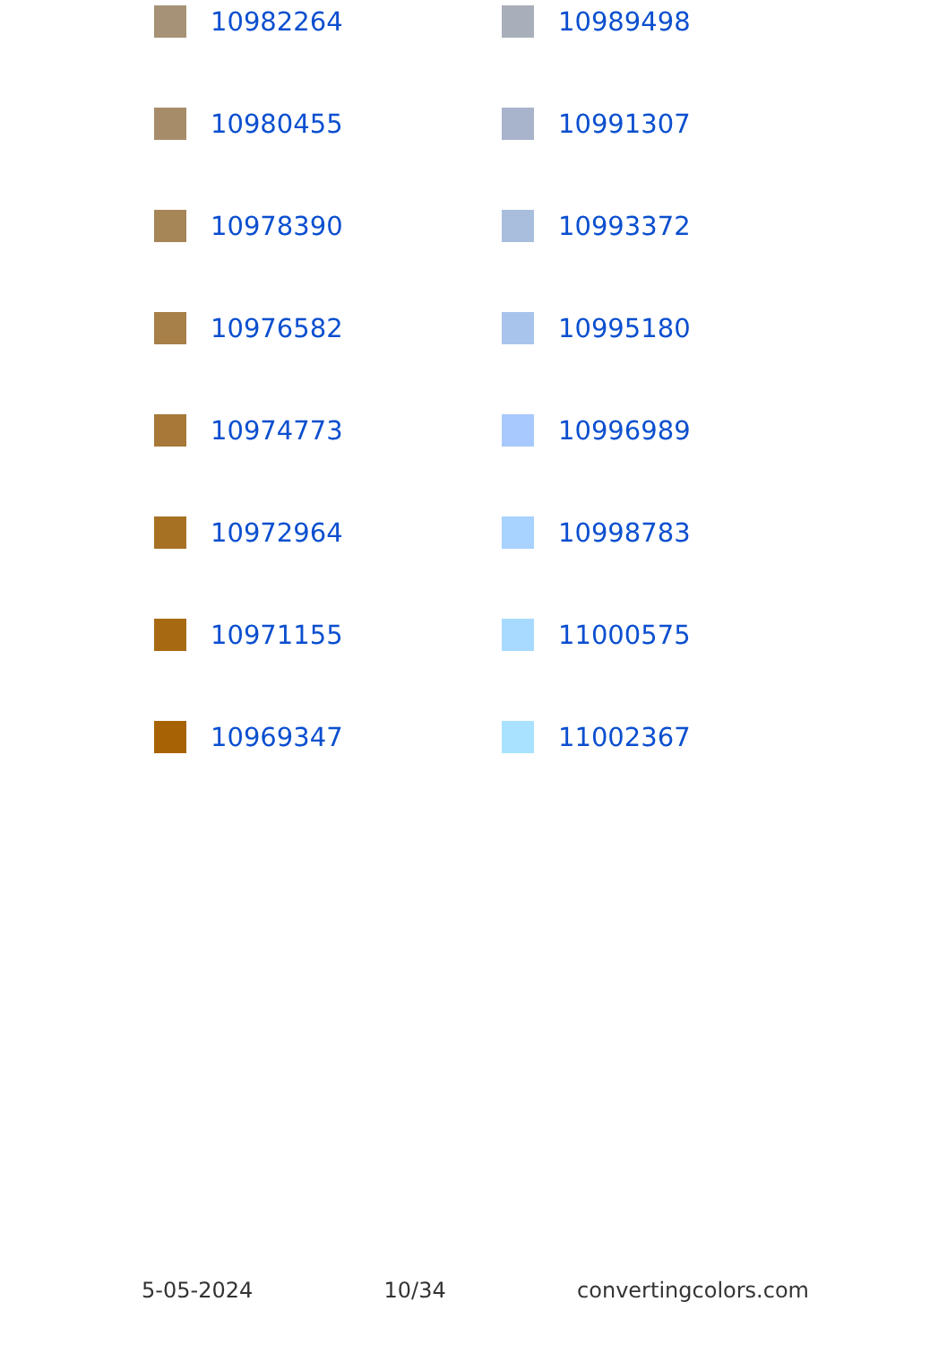10982264
10989498
10980455
10991307
10978390
10993372
10976582
10995180
10974773
10996989
10972964
10998783
10971155
11000575
10969347
11002367
5-05-2024 10/34 convertingcolors.com